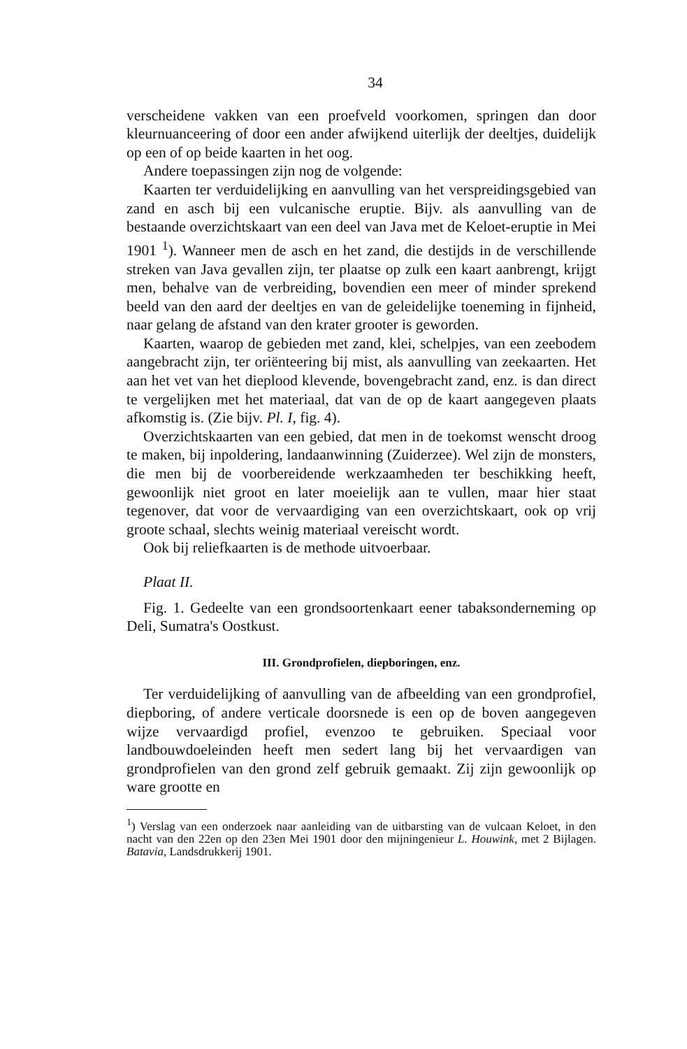34
verscheidene vakken van een proefveld voorkomen, springen dan door kleurnuanceering of door een ander afwijkend uiterlijk der deeltjes, duidelijk op een of op beide kaarten in het oog.
Andere toepassingen zijn nog de volgende:
Kaarten ter verduidelijking en aanvulling van het verspreidingsgebied van zand en asch bij een vulcanische eruptie. Bijv. als aanvulling van de bestaande overzichtskaart van een deel van Java met de Keloet-eruptie in Mei 1901 <sup>1</sup>). Wanneer men de asch en het zand, die destijds in de verschillende streken van Java gevallen zijn, ter plaatse op zulk een kaart aanbrengt, krijgt men, behalve van de verbreiding, bovendien een meer of minder sprekend beeld van den aard der deeltjes en van de geleidelijke toeneming in fijnheid, naar gelang de afstand van den krater grooter is geworden.
Kaarten, waarop de gebieden met zand, klei, schelpjes, van een zeebodem aangebracht zijn, ter oriënteering bij mist, als aanvulling van zeekaarten. Het aan het vet van het dieplood klevende, bovengebracht zand, enz. is dan direct te vergelijken met het materiaal, dat van de op de kaart aangegeven plaats afkomstig is. (Zie bijv. Pl. I, fig. 4).
Overzichtskaarten van een gebied, dat men in de toekomst wenscht droog te maken, bij inpoldering, landaanwinning (Zuiderzee). Wel zijn de monsters, die men bij de voorbereidende werkzaamheden ter beschikking heeft, gewoonlijk niet groot en later moeielijk aan te vullen, maar hier staat tegenover, dat voor de vervaardiging van een overzichtskaart, ook op vrij groote schaal, slechts weinig materiaal vereischt wordt.
Ook bij reliefkaarten is de methode uitvoerbaar.
Plaat II.
Fig. 1. Gedeelte van een grondsoortenkaart eener tabaksonderneming op Deli, Sumatra's Oostkust.
III. Grondprofielen, diepboringen, enz.
Ter verduidelijking of aanvulling van de afbeelding van een grondprofiel, diepboring, of andere verticale doorsnede is een op de boven aangegeven wijze vervaardigd profiel, evenzoo te gebruiken. Speciaal voor landbouwdoeleinden heeft men sedert lang bij het vervaardigen van grondprofielen van den grond zelf gebruik gemaakt. Zij zijn gewoonlijk op ware grootte en
<sup>1</sup>) Verslag van een onderzoek naar aanleiding van de uitbarsting van de vulcaan Keloet, in den nacht van den 22en op den 23en Mei 1901 door den mijningenieur L. Houwink, met 2 Bijlagen. Batavia, Landsdrukkerij 1901.